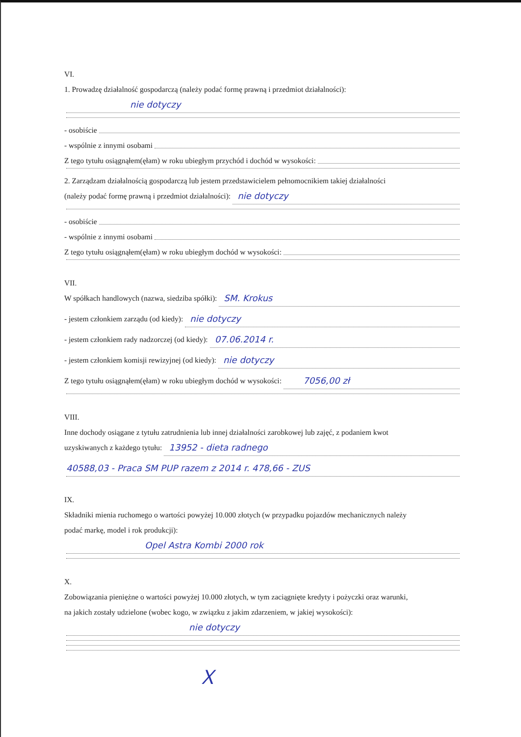VI.
1. Prowadzę działalność gospodarczą (należy podać formę prawną i przedmiot działalności):
nie dotyczy
- osobiście
- wspólnie z innymi osobami
Z tego tytułu osiągnąłem(ęłam) w roku ubiegłym przychód i dochód w wysokości:
2. Zarządzam działalnością gospodarczą lub jestem przedstawicielem pełnomocnikiem takiej działalności
(należy podać formę prawną i przedmiot działalności): nie dotyczy
- osobiście
- wspólnie z innymi osobami
Z tego tytułu osiągnąłem(ęłam) w roku ubiegłym dochód w wysokości:
VII.
W spółkach handlowych (nazwa, siedziba spółki): SM. Krokus
- jestem członkiem zarządu (od kiedy): nie dotyczy
- jestem członkiem rady nadzorczej (od kiedy): 07.06.2014 r.
- jestem członkiem komisji rewizyjnej (od kiedy): nie dotyczy
Z tego tytułu osiągnąłem(ęłam) w roku ubiegłym dochód w wysokości: 7056,00 zł
VIII.
Inne dochody osiągane z tytułu zatrudnienia lub innej działalności zarobkowej lub zajęć, z podaniem kwot
uzyskiwanych z każdego tytułu: 13952 - dieta radnego
40588,03 - Praca SM PUP razem z 2014 r. 478,66 - ZUS
IX.
Składniki mienia ruchomego o wartości powyżej 10.000 złotych (w przypadku pojazdów mechanicznych należy
podać markę, model i rok produkcji):
Opel Astra Kombi 2000 rok
X.
Zobowiązania pieniężne o wartości powyżej 10.000 złotych, w tym zaciągnięte kredyty i pożyczki oraz warunki,
na jakich zostały udzielone (wobec kogo, w związku z jakim zdarzeniem, w jakiej wysokości):
nie dotyczy
ᚷ